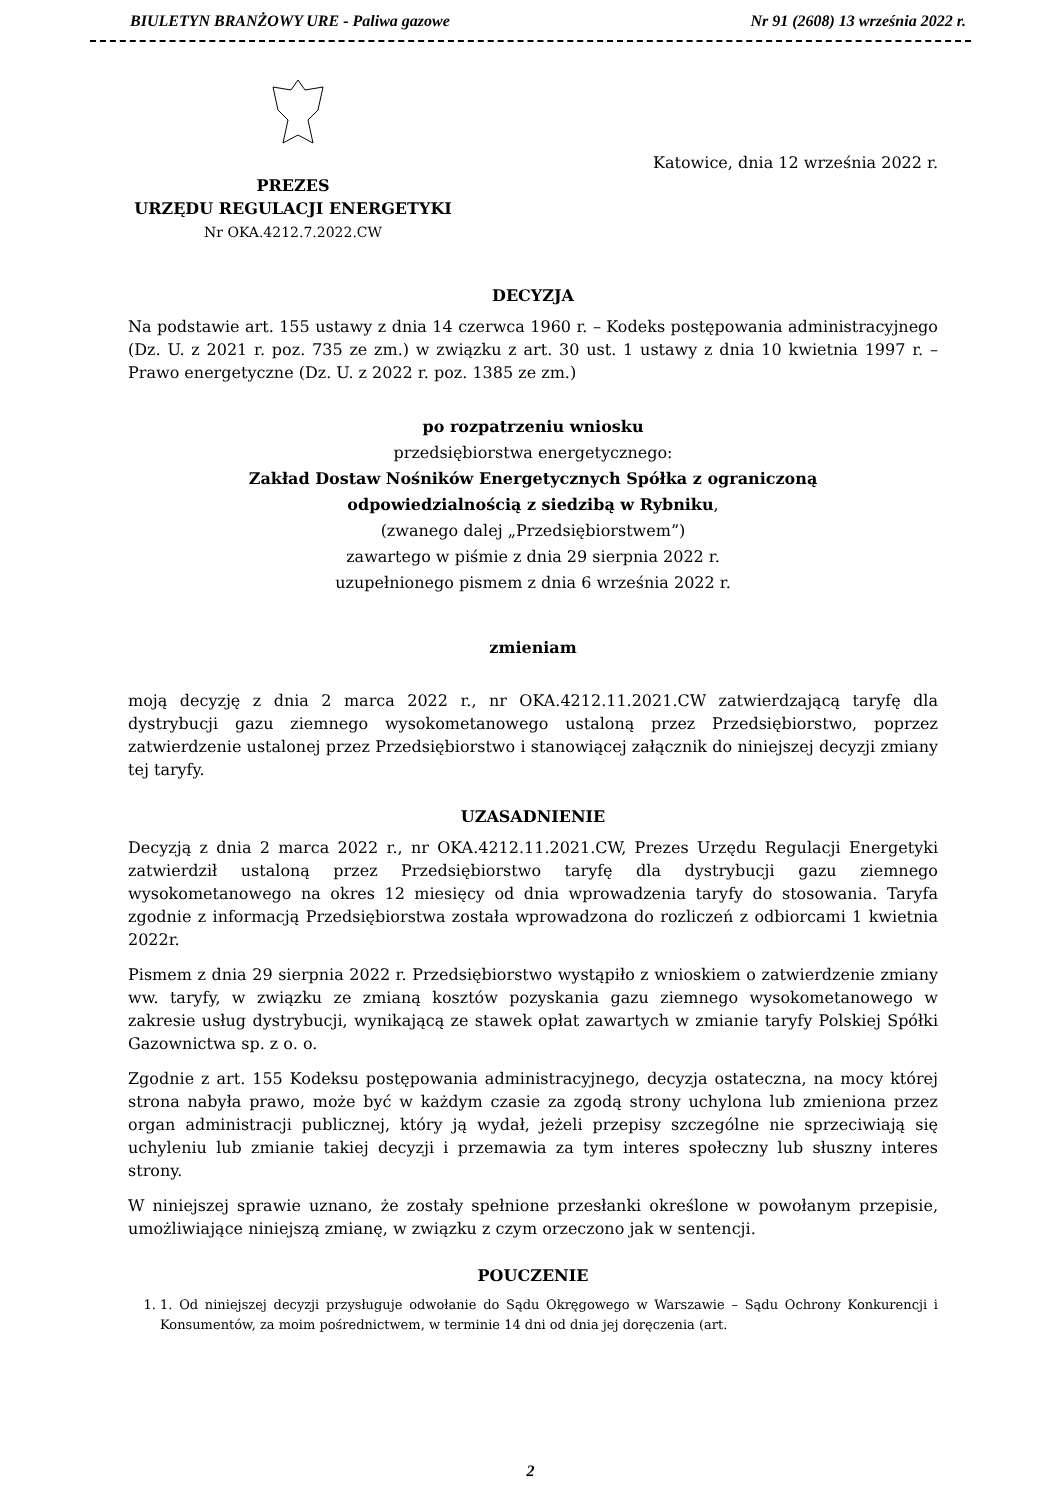BIULETYN BRANŻOWY URE - Paliwa gazowe Nr 91 (2608) 13 września 2022 r.
Katowice, dnia 12 września 2022 r.
PREZES
URZĘDU REGULACJI ENERGETYKI
Nr OKA.4212.7.2022.CW
DECYZJA
Na podstawie art. 155 ustawy z dnia 14 czerwca 1960 r. – Kodeks postępowania administracyjnego (Dz. U. z 2021 r. poz. 735 ze zm.) w związku z art. 30 ust. 1 ustawy z dnia 10 kwietnia 1997 r. – Prawo energetyczne (Dz. U. z 2022 r. poz. 1385 ze zm.)
po rozpatrzeniu wniosku
przedsiębiorstwa energetycznego:
Zakład Dostaw Nośników Energetycznych Spółka z ograniczoną
odpowiedzialnością z siedzibą w Rybniku,
(zwanego dalej „Przedsiębiorstwem”)
zawartego w piśmie z dnia 29 sierpnia 2022 r.
uzupełnionego pismem z dnia 6 września 2022 r.
zmieniam
moją decyzję z dnia 2 marca 2022 r., nr OKA.4212.11.2021.CW zatwierdzającą taryfę dla dystrybucji gazu ziemnego wysokometanowego ustaloną przez Przedsiębiorstwo, poprzez zatwierdzenie ustalonej przez Przedsiębiorstwo i stanowiącej załącznik do niniejszej decyzji zmiany tej taryfy.
UZASADNIENIE
Decyzją z dnia 2 marca 2022 r., nr OKA.4212.11.2021.CW, Prezes Urzędu Regulacji Energetyki zatwierdził ustaloną przez Przedsiębiorstwo taryfę dla dystrybucji gazu ziemnego wysokometanowego na okres 12 miesięcy od dnia wprowadzenia taryfy do stosowania. Taryfa zgodnie z informacją Przedsiębiorstwa została wprowadzona do rozliczeń z odbiorcami 1 kwietnia 2022r.
Pismem z dnia 29 sierpnia 2022 r. Przedsiębiorstwo wystąpiło z wnioskiem o zatwierdzenie zmiany ww. taryfy, w związku ze zmianą kosztów pozyskania gazu ziemnego wysokometanowego w zakresie usług dystrybucji, wynikającą ze stawek opłat zawartych w zmianie taryfy Polskiej Spółki Gazownictwa sp. z o. o.
Zgodnie z art. 155 Kodeksu postępowania administracyjnego, decyzja ostateczna, na mocy której strona nabyła prawo, może być w każdym czasie za zgodą strony uchylona lub zmieniona przez organ administracji publicznej, który ją wydał, jeżeli przepisy szczególne nie sprzeciwiają się uchyleniu lub zmianie takiej decyzji i przemawia za tym interes społeczny lub słuszny interes strony.
W niniejszej sprawie uznano, że zostały spełnione przesłanki określone w powołanym przepisie, umożliwiające niniejszą zmianę, w związku z czym orzeczono jak w sentencji.
POUCZENIE
1. 1. Od niniejszej decyzji przysługuje odwołanie do Sądu Okręgowego w Warszawie – Sądu Ochrony Konkurencji i Konsumentów, za moim pośrednictwem, w terminie 14 dni od dnia jej doręczenia (art.
2